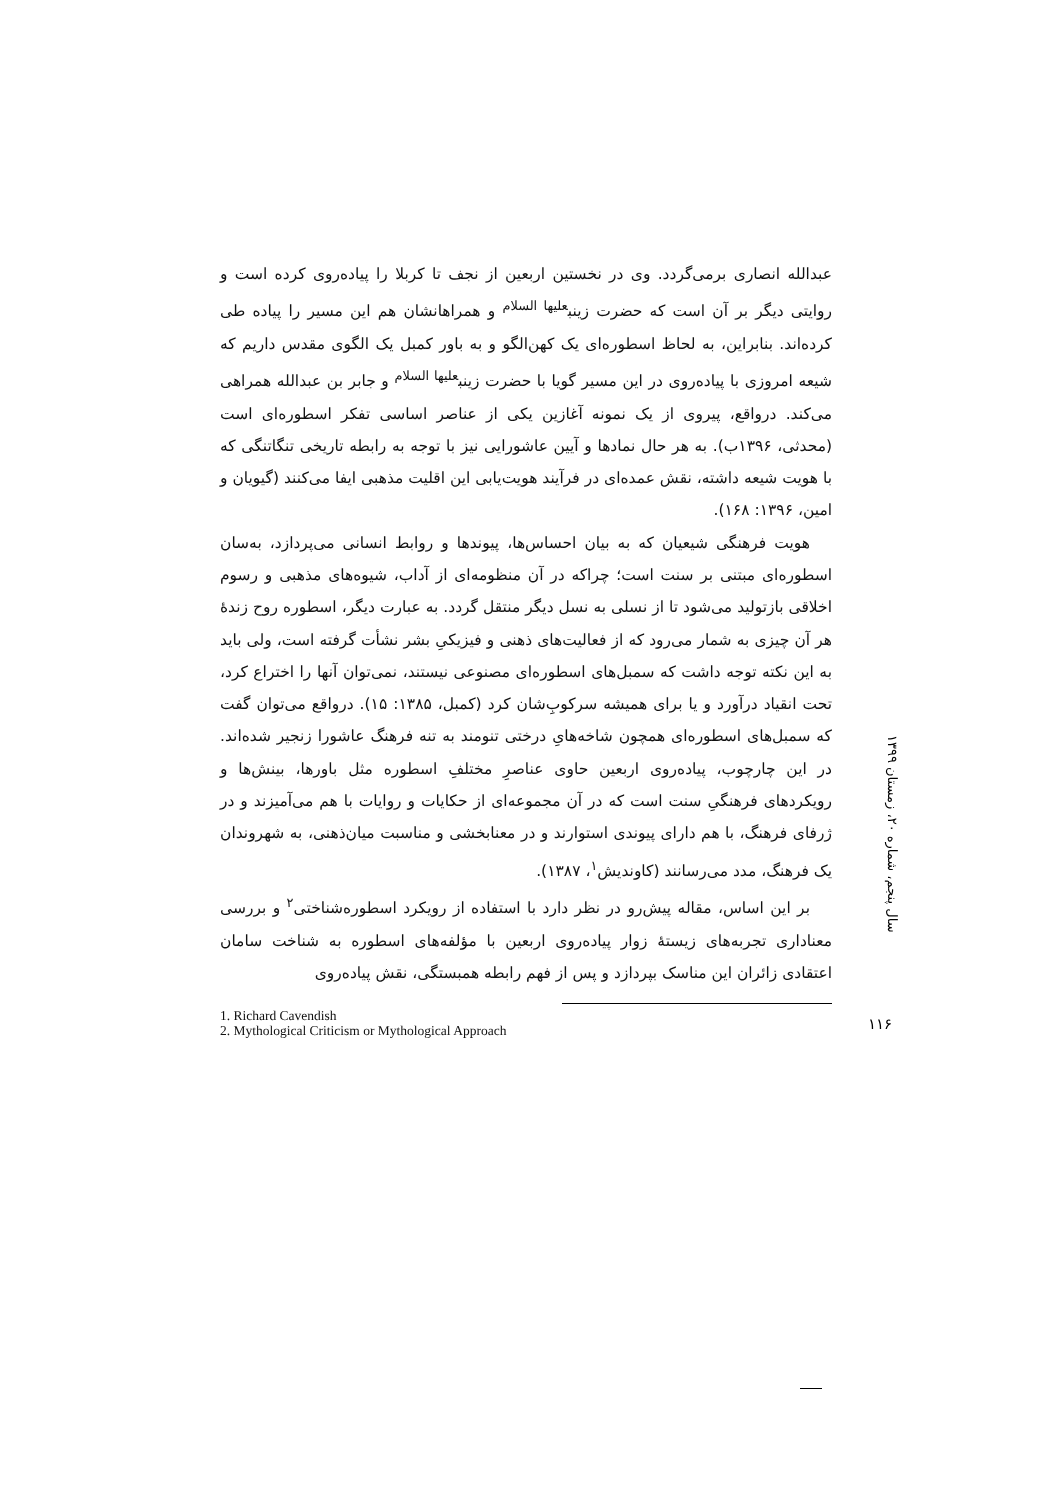عبدالله انصاری برمی‌گردد. وی در نخستین اربعین از نجف تا کربلا را پیاده‌روی کرده است و روایتی دیگر بر آن است که حضرت زینب<sup>علیها السلام</sup> و همراهانشان هم این مسیر را پیاده طی کرده‌اند. بنابراین، به لحاظ اسطوره‌ای یک کهن‌الگو و به باور کمبل یک الگوی مقدس داریم که شیعه امروزی با پیاده‌روی در این مسیر گویا با حضرت زینب<sup>علیها السلام</sup> و جابر بن عبدالله همراهی می‌کند. درواقع، پیروی از یک نمونه آغازین یکی از عناصر اساسی تفکر اسطوره‌ای است (محدثی، ۱۳۹۶ب). به هر حال نمادها و آیین عاشورایی نیز با توجه به رابطه تاریخی تنگاتنگی که با هویت شیعه داشته، نقش عمده‌ای در فرآیند هویت‌یابی این اقلیت مذهبی ایفا می‌کنند (گیویان و امین، ۱۳۹۶: ۱۶۸).
هویت فرهنگی شیعیان که به بیان احساس‌ها، پیوندها و روابط انسانی می‌پردازد، به‌سان اسطوره‌ای مبتنی بر سنت است؛ چراکه در آن منظومه‌ای از آداب، شیوه‌های مذهبی و رسوم اخلاقی بازتولید می‌شود تا از نسلی به نسل دیگر منتقل گردد. به عبارت دیگر، اسطوره روح زندهٔ هر آن چیزی به شمار می‌رود که از فعالیت‌های ذهنی و فیزیکیِ بشر نشأت گرفته است، ولی باید به این نکته توجه داشت که سمبل‌های اسطوره‌ای مصنوعی نیستند، نمی‌توان آنها را اختراع کرد، تحت انقیاد درآورد و یا برای همیشه سرکوبِ‌شان کرد (کمبل، ۱۳۸۵: ۱۵). درواقع می‌توان گفت که سمبل‌های اسطوره‌ای همچون شاخه‌هایِ درختی تنومند به تنه فرهنگ عاشورا زنجیر شده‌اند. در این چارچوب، پیاده‌روی اربعین حاوی عناصرِ مختلفِ اسطوره مثل باورها، بینش‌ها و رویکردهای فرهنگیِ سنت است که در آن مجموعه‌ای از حکایات و روایات با هم می‌آمیزند و در ژرفای فرهنگ، با هم دارای پیوندی استوارند و در معنابخشی و مناسبت میان‌ذهنی، به شهروندان یک فرهنگ، مدد می‌رسانند (کاوندیش<sup>۱</sup>، ۱۳۸۷).
بر این اساس، مقاله پیش‌رو در نظر دارد با استفاده از رویکرد اسطوره‌شناختی<sup>۲</sup> و بررسی معناداری تجربه‌های زیستهٔ زوار پیاده‌روی اربعین با مؤلفه‌های اسطوره به شناخت سامان اعتقادی زائران این مناسک بپردازد و پس از فهم رابطه همبستگی، نقش پیاده‌روی
1. Richard Cavendish
2. Mythological Criticism or Mythological Approach
سال پنجم، شماره ۲۰، زمستان ۱۳۹۹
۱۱۶